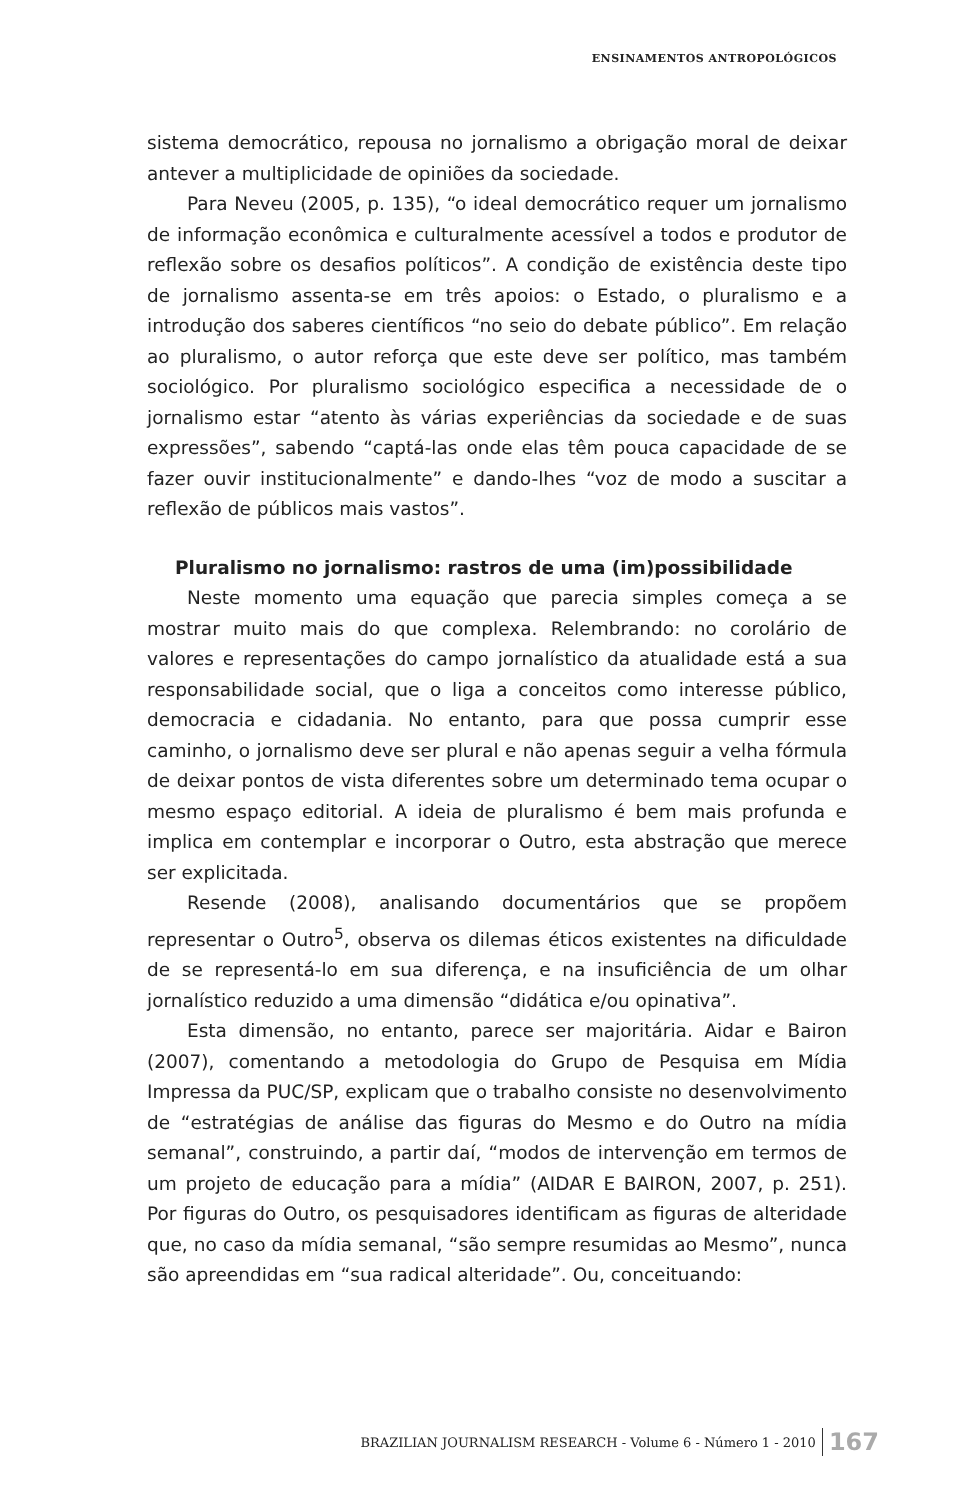ENSINAMENTOS ANTROPOLÓGICOS
sistema democrático, repousa no jornalismo a obrigação moral de deixar antever a multiplicidade de opiniões da sociedade.
Para Neveu (2005, p. 135), “o ideal democrático requer um jornalismo de informação econômica e culturalmente acessível a todos e produtor de reflexão sobre os desafios políticos”. A condição de existência deste tipo de jornalismo assenta-se em três apoios: o Estado, o pluralismo e a introdução dos saberes científicos “no seio do debate público”. Em relação ao pluralismo, o autor reforça que este deve ser político, mas também sociológico. Por pluralismo sociológico especifica a necessidade de o jornalismo estar “atento às várias experiências da sociedade e de suas expressões”, sabendo “captá-las onde elas têm pouca capacidade de se fazer ouvir institucionalmente” e dando-lhes “voz de modo a suscitar a reflexão de públicos mais vastos”.
Pluralismo no jornalismo: rastros de uma (im)possibilidade
Neste momento uma equação que parecia simples começa a se mostrar muito mais do que complexa. Relembrando: no corolário de valores e representações do campo jornalístico da atualidade está a sua responsabilidade social, que o liga a conceitos como interesse público, democracia e cidadania. No entanto, para que possa cumprir esse caminho, o jornalismo deve ser plural e não apenas seguir a velha fórmula de deixar pontos de vista diferentes sobre um determinado tema ocupar o mesmo espaço editorial. A ideia de pluralismo é bem mais profunda e implica em contemplar e incorporar o Outro, esta abstração que merece ser explicitada.
Resende (2008), analisando documentários que se propõem representar o Outro<sup>5</sup>, observa os dilemas éticos existentes na dificuldade de se representá-lo em sua diferença, e na insuficiência de um olhar jornalístico reduzido a uma dimensão “didática e/ou opinativa”.
Esta dimensão, no entanto, parece ser majoritária. Aidar e Bairon (2007), comentando a metodologia do Grupo de Pesquisa em Mídia Impressa da PUC/SP, explicam que o trabalho consiste no desenvolvimento de “estratégias de análise das figuras do Mesmo e do Outro na mídia semanal”, construindo, a partir daí, “modos de intervenção em termos de um projeto de educação para a mídia” (AIDAR E BAIRON, 2007, p. 251). Por figuras do Outro, os pesquisadores identificam as figuras de alteridade que, no caso da mídia semanal, “são sempre resumidas ao Mesmo”, nunca são apreendidas em “sua radical alteridade”. Ou, conceituando:
BRAZILIAN JOURNALISM RESEARCH - Volume 6 - Número 1 - 2010 167